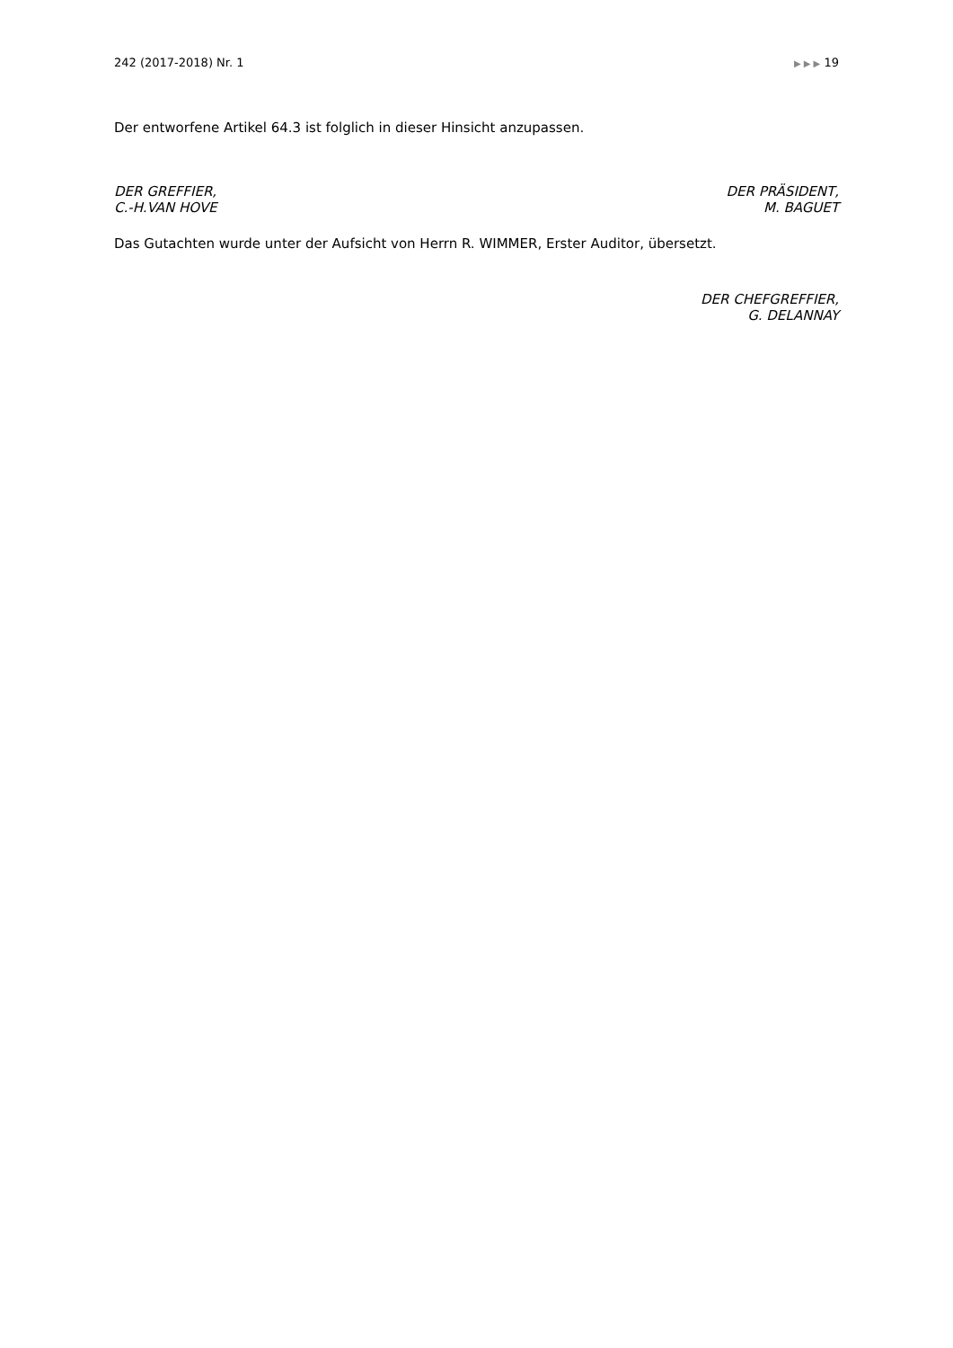242 (2017-2018) Nr. 1 ▶ ▶ ▶ 19
Der entworfene Artikel 64.3 ist folglich in dieser Hinsicht anzupassen.
DER GREFFIER,
C.-H.VAN HOVE
DER PRÄSIDENT,
M. BAGUET
Das Gutachten wurde unter der Aufsicht von Herrn R. WIMMER, Erster Auditor, übersetzt.
DER CHEFGREFFIER,
G. DELANNAY